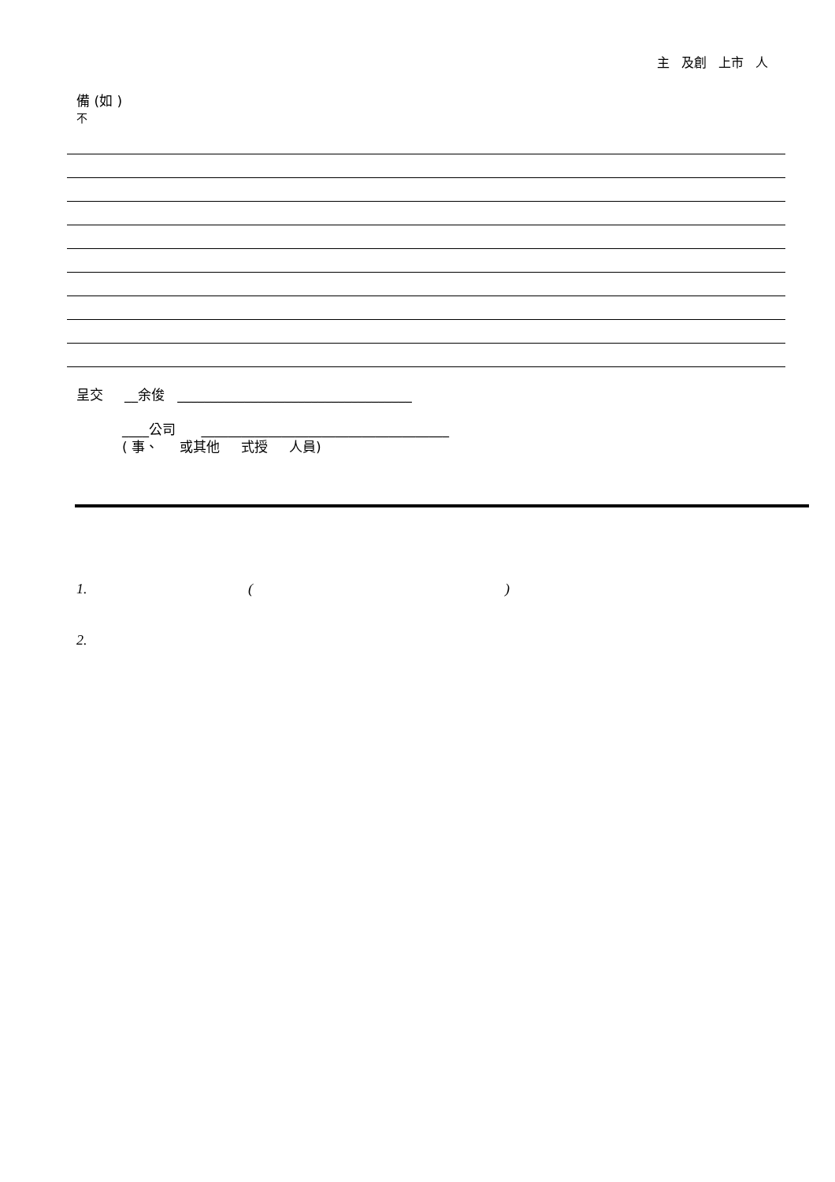主 及創 上市 人
備 (如 )
不
呈交 __余俊 ___________________________________
____公司 _____________________________________
( 事、 或其他 式授 人員)
1. ()
2.